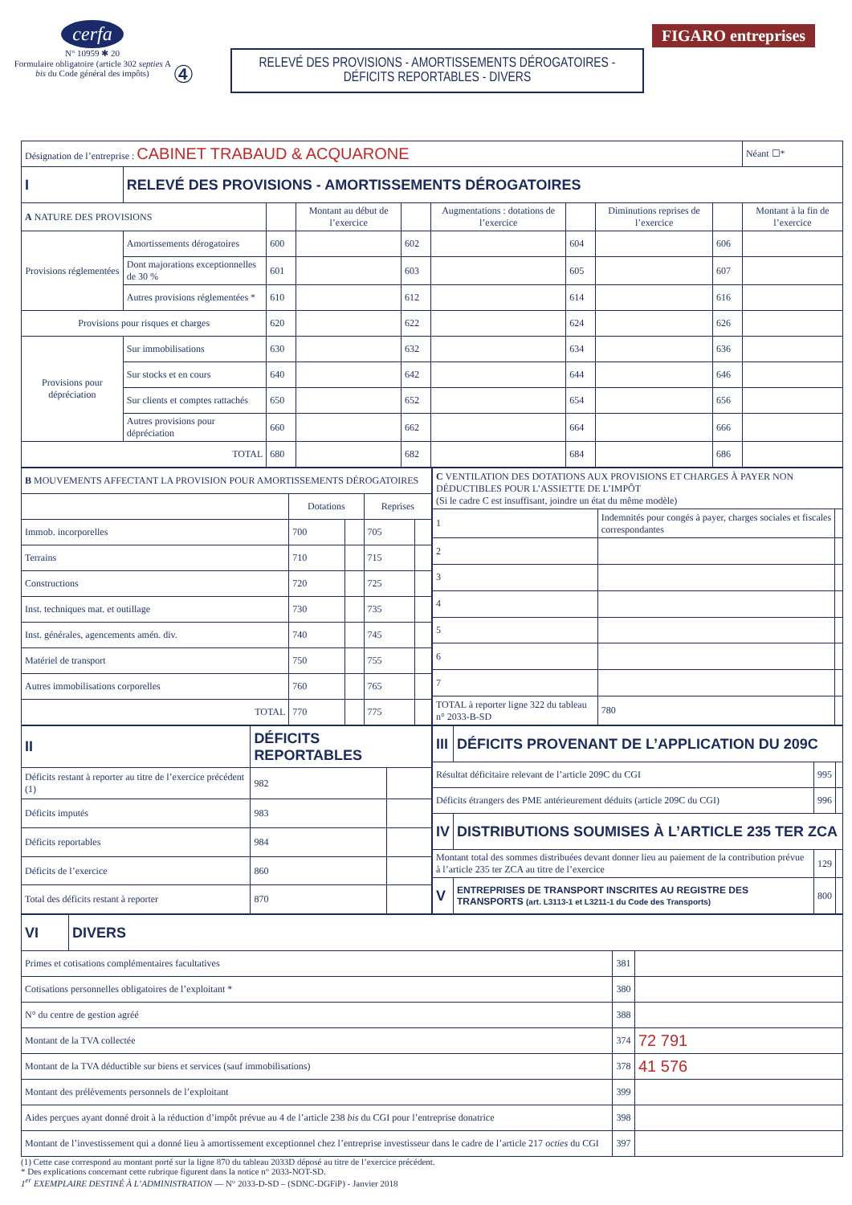cerfa
N° 10959 ✱ 20
Formulaire obligatoire (article 302 septies A bis du Code général des impôts)
④
RELEVÉ DES PROVISIONS - AMORTISSEMENTS DÉROGATOIRES -
DÉFICITS REPORTABLES - DIVERS
FIGARO entreprises
| Désignation de l’entreprise : CABINET TRABAUD & ACQUARONE | | | | | | | | | Néant ☐* |
| I | RELEVÉ DES PROVISIONS - AMORTISSEMENTS DÉROGATOIRES | | | | | | | | |
| A NATURE DES PROVISIONS | | | Montant au début de l’exercice | | Augmentations : dotations de l’exercice | | Diminutions reprises de l’exercice | | Montant à la fin de l’exercice |
| Provisions réglementées | Amortissements dérogatoires | 600 | | 602 | | 604 | | 606 | |
| | Dont majorations exceptionnelles de 30 % | 601 | | 603 | | 605 | | 607 | |
| | Autres provisions réglementées * | 610 | | 612 | | 614 | | 616 | |
| Provisions pour risques et charges | | 620 | | 622 | | 624 | | 626 | |
| Provisions pour dépréciation | Sur immobilisations | 630 | | 632 | | 634 | | 636 | |
| | Sur stocks et en cours | 640 | | 642 | | 644 | | 646 | |
| | Sur clients et comptes rattachés | 650 | | 652 | | 654 | | 656 | |
| | Autres provisions pour dépréciation | 660 | | 662 | | 664 | | 666 | |
| TOTAL | | 680 | | 682 | | 684 | | 686 | |
| B MOUVEMENTS AFFECTANT LA PROVISION POUR AMORTISSEMENTS DÉROGATOIRES | | | | |
| | Dotations | | Reprises | |
| Immob. incorporelles | 700 | | 705 | |
| Terrains | 710 | | 715 | |
| Constructions | 720 | | 725 | |
| Inst. techniques mat. et outillage | 730 | | 735 | |
| Inst. générales, agencements amén. div. | 740 | | 745 | |
| Matériel de transport | 750 | | 755 | |
| Autres immobilisations corporelles | 760 | | 765 | |
| TOTAL | 770 | | 775 | |
| C VENTILATION DES DOTATIONS AUX PROVISIONS ET CHARGES À PAYER NON DÉDUCTIBLES POUR L’ASSIETTE DE L’IMPÔT (Si le cadre C est insuffisant, joindre un état du même modèle) | | | |
| 1 | Indemnités pour congés à payer, charges sociales et fiscales correspondantes | | |
| 2 | | | |
| 3 | | | |
| 4 | | | |
| 5 | | | |
| 6 | | | |
| 7 | | | |
| TOTAL à reporter ligne 322 du tableau n° 2033-B-SD | | 780 | |
| II | DÉFICITS REPORTABLES | | |
| Déficits restant à reporter au titre de l’exercice précédent (1) | | 982 | |
| Déficits imputés | | 983 | |
| Déficits reportables | | 984 | |
| Déficits de l’exercice | | 860 | |
| Total des déficits restant à reporter | | 870 | |
| III | DÉFICITS PROVENANT DE L’APPLICATION DU 209C | | |
| Résultat déficitaire relevant de l’article 209C du CGI | | 995 | |
| Déficits étrangers des PME antérieurement déduits (article 209C du CGI) | | 996 | |
| IV | DISTRIBUTIONS SOUMISES À L’ARTICLE 235 TER ZCA | | |
| Montant total des sommes distribuées devant donner lieu au paiement de la contribution prévue à l’article 235 ter ZCA au titre de l’exercice | | 129 | |
| V | ENTREPRISES DE TRANSPORT INSCRITES AU REGISTRE DES TRANSPORTS (art. L3113-1 et L3211-1 du Code des Transports) | 800 | |
| VI | DIVERS | | |
| Primes et cotisations complémentaires facultatives | | 381 | |
| Cotisations personnelles obligatoires de l’exploitant * | | 380 | |
| N° du centre de gestion agréé | | 388 | |
| Montant de la TVA collectée | | 374 | 72 791 |
| Montant de la TVA déductible sur biens et services (sauf immobilisations) | | 378 | 41 576 |
| Montant des prélèvements personnels de l’exploitant | | 399 | |
| Aides perçues ayant donné droit à la réduction d’impôt prévue au 4 de l’article 238 bis du CGI pour l’entreprise donatrice | | 398 | |
| Montant de l’investissement qui a donné lieu à amortissement exceptionnel chez l’entreprise investisseur dans le cadre de l’article 217 octies du CGI | | 397 | |
(1) Cette case correspond au montant porté sur la ligne 870 du tableau 2033D déposé au titre de l’exercice précédent.
* Des explications concernant cette rubrique figurent dans la notice n° 2033-NOT-SD.
1<sup>er</sup> EXEMPLAIRE DESTINÉ À L’ADMINISTRATION — N° 2033-D-SD – (SDNC-DGFiP) - Janvier 2018